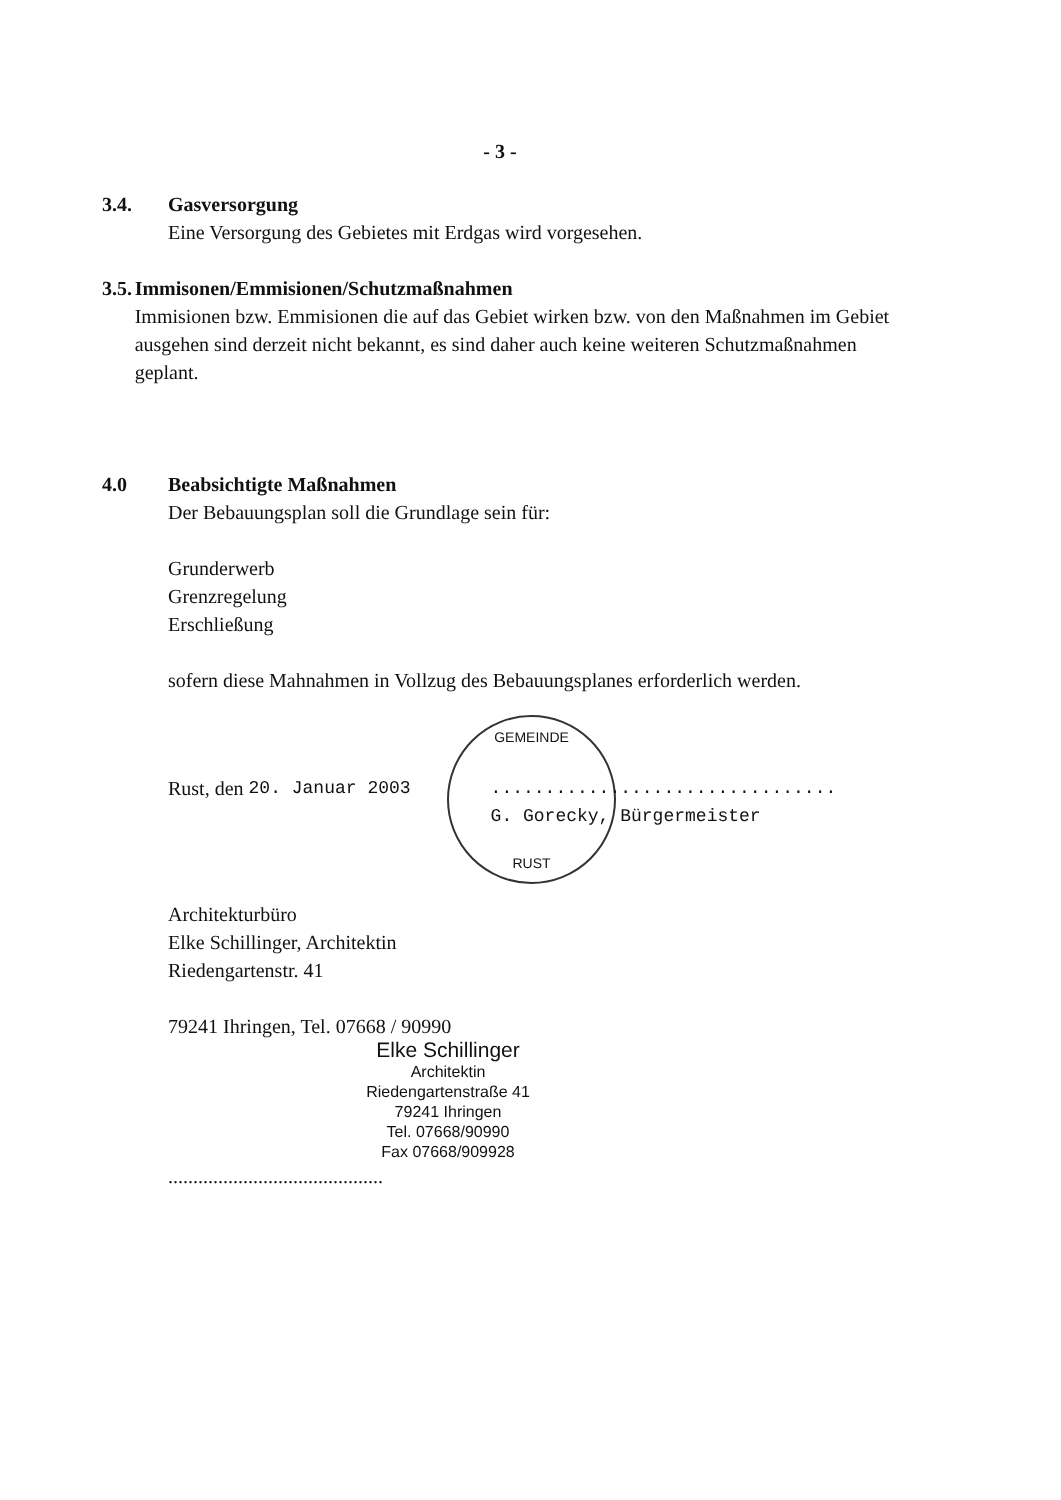- 3 -
GEMEINDE
RUST
3.4. Gasversorgung
Eine Versorgung des Gebietes mit Erdgas wird vorgesehen.
3.5. Immisonen/Emmisionen/Schutzmaßnahmen
Immisionen bzw. Emmisionen die auf das Gebiet wirken bzw. von den Maßnahmen im Gebiet ausgehen sind derzeit nicht bekannt, es sind daher auch keine weiteren Schutzmaßnahmen geplant.
4.0 Beabsichtigte Maßnahmen
Der Bebauungsplan soll die Grundlage sein für:
Grunderwerb
Grenzregelung
Erschließung
sofern diese Mahnahmen in Vollzug des Bebauungsplanes erforderlich werden.
Rust, den 20. Januar 2003................................
G. Gorecky, Bürgermeister
Architekturbüro
Elke Schillinger, Architektin
Riedengartenstr. 41
79241 Ihringen, Tel. 07668 / 90990
Elke Schillinger
Architektin
Riedengartenstraße 41
79241 Ihringen
Tel. 07668/90990
Fax 07668/909928
...........................................